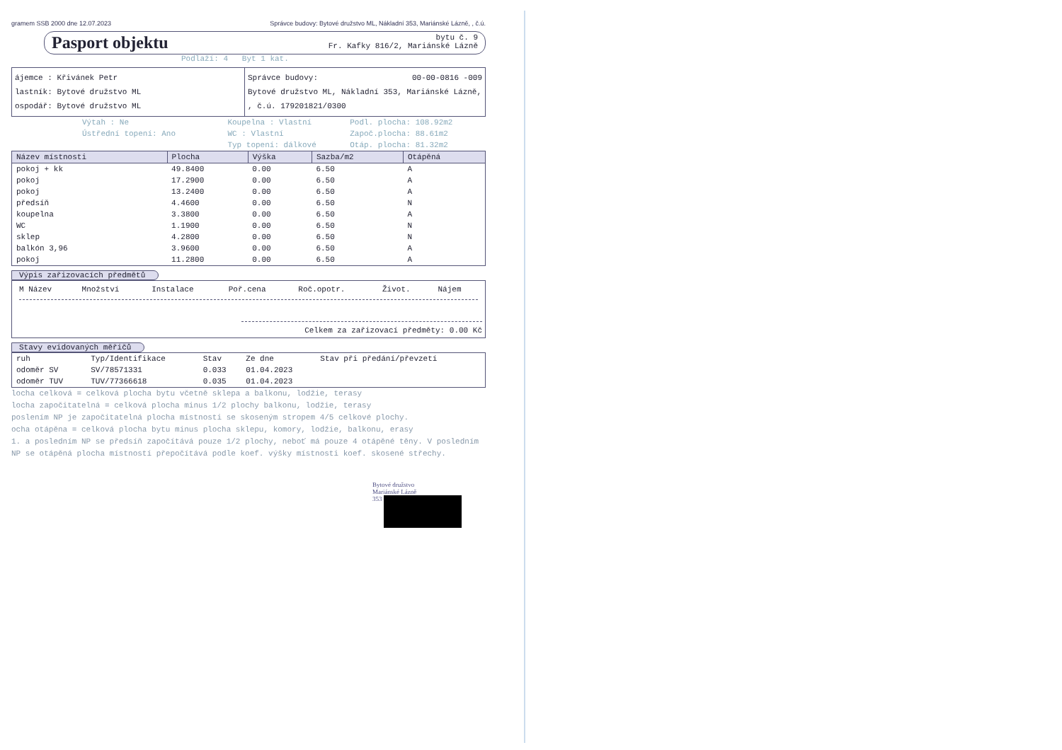gramem SSB 2000 dne 12.07.2023 Správce budovy: Bytové družstvo ML, Nákladní 353, Mariánské Lázně, , č.ú.
Pasport objektu
bytu č. 9
Fr. Kafky 816/2, Mariánské Lázně
Podlaží: 4 Byt 1 kat.
ájemce : Křivánek Petr
lastník: Bytové družstvo ML
ospodář: Bytové družstvo ML
Správce budovy: 00-00-0816 -009
Bytové družstvo ML, Nákladní 353, Mariánské Lázně, , č.ú. 179201821/0300
| Výtah : Ne | Koupelna : Vlastní | Podl. plocha: 108.92m2 |
| Ústřední topení: Ano | WC : Vlastní | Započ.plocha: 88.61m2 |
| | Typ topení: dálkové | Otáp. plocha: 81.32m2 |
| Název místnosti | Plocha | Výška | Sazba/m2 | Otápěná |
| --- | --- | --- | --- | --- |
| pokoj + kk | 49.8400 | 0.00 | 6.50 | A |
| pokoj | 17.2900 | 0.00 | 6.50 | A |
| pokoj | 13.2400 | 0.00 | 6.50 | A |
| předsíň | 4.4600 | 0.00 | 6.50 | N |
| koupelna | 3.3800 | 0.00 | 6.50 | A |
| WC | 1.1900 | 0.00 | 6.50 | N |
| sklep | 4.2800 | 0.00 | 6.50 | N |
| balkón 3,96 | 3.9600 | 0.00 | 6.50 | A |
| pokoj | 11.2800 | 0.00 | 6.50 | A |
Výpis zařizovacích předmětů
| M Název | Množství | Instalace | Poř.cena | Roč.opotr. | Život. | Nájem |
| --- | --- | --- | --- | --- | --- | --- |
Celkem za zařizovací předměty: 0.00 Kč
Stavy evidovaných měřičů
| ruh | Typ/Identifikace | Stav | Ze dne | Stav při předání/převzetí |
| --- | --- | --- | --- | --- |
| odoměr SV | SV/78571331 | 0.033 | 01.04.2023 | |
| odoměr TUV | TUV/77366618 | 0.035 | 01.04.2023 | |
locha celková = celková plocha bytu včetně sklepa a balkonu, lodžie, terasy
locha započitatelná = celková plocha minus 1/2 plochy balkonu, lodžie, terasy
poslením NP je započitatelná plocha místnosti se skoseným stropem 4/5 celkové plochy.
ocha otápěna = celková plocha bytu minus plocha sklepu, komory, lodžie, balkonu, erasy
1. a posledním NP se předsíň započítává pouze 1/2 plochy, neboť má pouze 4 otápěné těny. V posledním NP se otápěná plocha místností přepočítává podle koef. výšky místnosti koef. skosené střechy.
Bytové družstvo
Mariánské Lázně
353